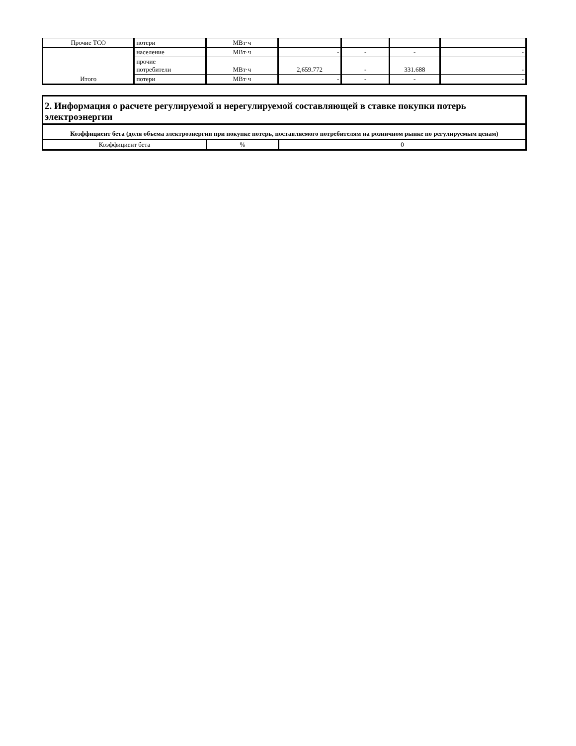| Прочие ТСО | потери | МВт·ч | | | | |
| Итого | население | МВт·ч | - | - | - | - |
| | прочие потребители | МВт·ч | 2,659.772 | - | 331.688 | - |
| | потери | МВт·ч | - | - | - | - |
| 2. Информация о расчете регулируемой и нерегулируемой составляющей в ставке покупки потерь электроэнергии | | |
| Коэффициент бета (доля объема электроэнергии при покупке потерь, поставляемого потребителям на розничном рынке по регулируемым ценам) | | |
| Коэффициент бета | % | 0 |